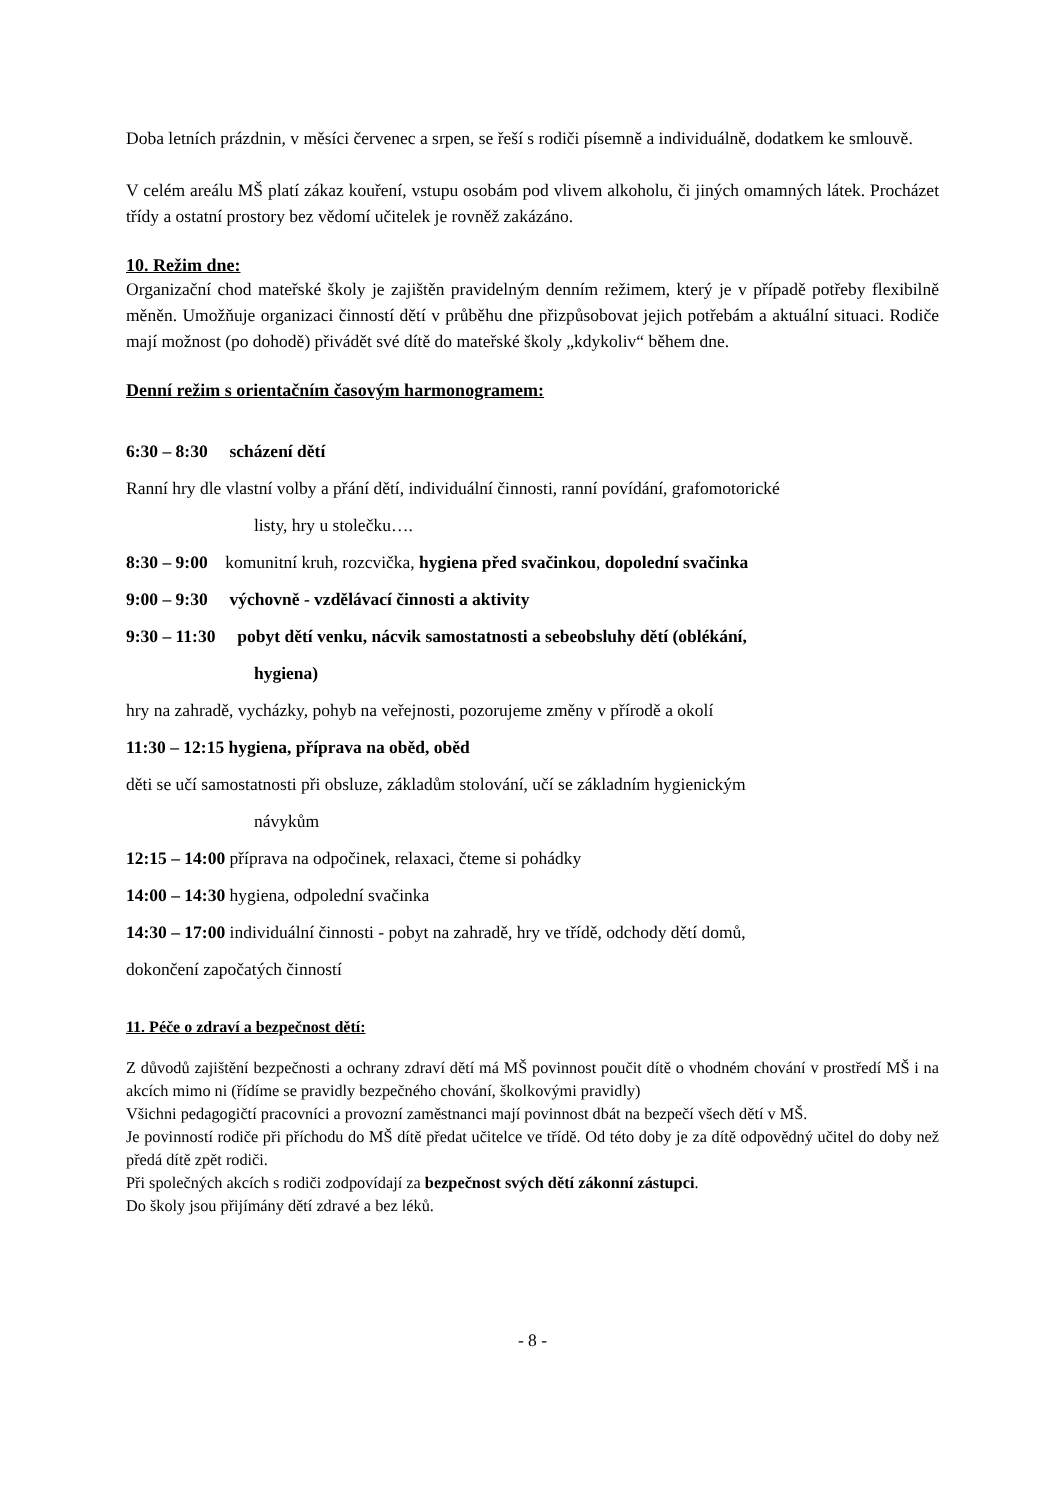Doba letních prázdnin, v měsíci červenec a srpen, se řeší s rodiči písemně a individuálně, dodatkem ke smlouvě.
V celém areálu MŠ platí zákaz kouření, vstupu osobám pod vlivem alkoholu, či jiných omamných látek. Procházet třídy a ostatní prostory bez vědomí učitelek je rovněž zakázáno.
10. Režim dne:
Organizační chod mateřské školy je zajištěn pravidelným denním režimem, který je v případě potřeby flexibilně měněn. Umožňuje organizaci činností dětí v průběhu dne přizpůsobovat jejich potřebám a aktuální situaci. Rodiče mají možnost (po dohodě) přivádět své dítě do mateřské školy „kdykoliv“ během dne.
Denní režim s orientačním časovým harmonogramem:
6:30 – 8:30 scházení dětí
Ranní hry dle vlastní volby a přání dětí, individuální činnosti, ranní povídání, grafomotorické
listy, hry u stolečku….
8:30 – 9:00 komunitní kruh, rozcvička, hygiena před svačinkou, dopolední svačinka
9:00 – 9:30 výchovně - vzdělávací činnosti a aktivity
9:30 – 11:30 pobyt dětí venku, nácvik samostatnosti a sebeobsluhy dětí (oblékání,
hygiena)
hry na zahradě, vycházky, pohyb na veřejnosti, pozorujeme změny v přírodě a okolí
11:30 – 12:15 hygiena, příprava na oběd, oběd
děti se učí samostatnosti při obsluze, základům stolování, učí se základním hygienickým
návykům
12:15 – 14:00 příprava na odpočinek, relaxaci, čteme si pohádky
14:00 – 14:30 hygiena, odpolední svačinka
14:30 – 17:00 individuální činnosti - pobyt na zahradě, hry ve třídě, odchody dětí domů,
dokončení započatých činností
11. Péče o zdraví a bezpečnost dětí:
Z důvodů zajištění bezpečnosti a ochrany zdraví dětí má MŠ povinnost poučit dítě o vhodném chování v prostředí MŠ i na akcích mimo ni (řídíme se pravidly bezpečného chování, školkovými pravidly)
Všichni pedagogičtí pracovníci a provozní zaměstnanci mají povinnost dbát na bezpečí všech dětí v MŠ.
Je povinností rodiče při příchodu do MŠ dítě předat učitelce ve třídě. Od této doby je za dítě odpovědný učitel do doby než předá dítě zpět rodiči.
Při společných akcích s rodiči zodpovídají za bezpečnost svých dětí zákonní zástupci.
Do školy jsou přijímány dětí zdravé a bez léků.
- 8 -